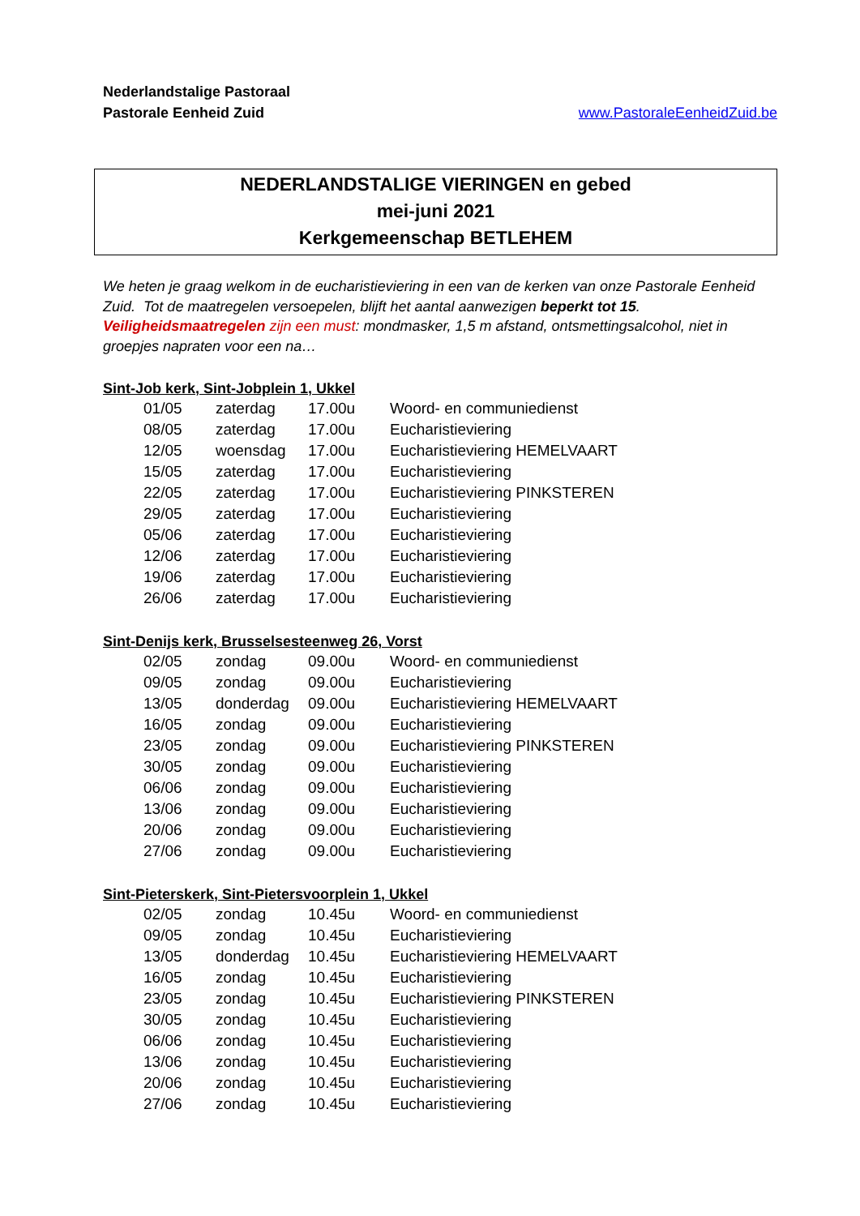Nederlandstalige Pastoraal
Pastorale Eenheid Zuid
www.PastoraleEenheidZuid.be
NEDERLANDSTALIGE VIERINGEN en gebed
mei-juni 2021
Kerkgemeenschap BETLEHEM
We heten je graag welkom in de eucharistieviering in een van de kerken van onze Pastorale Eenheid Zuid. Tot de maatregelen versoepelen, blijft het aantal aanwezigen beperkt tot 15. Veiligheidsmaatregelen zijn een must: mondmasker, 1,5 m afstand, ontsmettingsalcohol, niet in groepjes napraten voor een na…
Sint-Job kerk, Sint-Jobplein 1, Ukkel
| 01/05 | zaterdag | 17.00u | Woord- en communiedienst |
| 08/05 | zaterdag | 17.00u | Eucharistieviering |
| 12/05 | woensdag | 17.00u | Eucharistieviering HEMELVAART |
| 15/05 | zaterdag | 17.00u | Eucharistieviering |
| 22/05 | zaterdag | 17.00u | Eucharistieviering PINKSTEREN |
| 29/05 | zaterdag | 17.00u | Eucharistieviering |
| 05/06 | zaterdag | 17.00u | Eucharistieviering |
| 12/06 | zaterdag | 17.00u | Eucharistieviering |
| 19/06 | zaterdag | 17.00u | Eucharistieviering |
| 26/06 | zaterdag | 17.00u | Eucharistieviering |
Sint-Denijs kerk, Brusselsesteenweg 26, Vorst
| 02/05 | zondag | 09.00u | Woord- en communiedienst |
| 09/05 | zondag | 09.00u | Eucharistieviering |
| 13/05 | donderdag | 09.00u | Eucharistieviering HEMELVAART |
| 16/05 | zondag | 09.00u | Eucharistieviering |
| 23/05 | zondag | 09.00u | Eucharistieviering PINKSTEREN |
| 30/05 | zondag | 09.00u | Eucharistieviering |
| 06/06 | zondag | 09.00u | Eucharistieviering |
| 13/06 | zondag | 09.00u | Eucharistieviering |
| 20/06 | zondag | 09.00u | Eucharistieviering |
| 27/06 | zondag | 09.00u | Eucharistieviering |
Sint-Pieterskerk, Sint-Pietersvoorplein 1, Ukkel
| 02/05 | zondag | 10.45u | Woord- en communiedienst |
| 09/05 | zondag | 10.45u | Eucharistieviering |
| 13/05 | donderdag | 10.45u | Eucharistieviering HEMELVAART |
| 16/05 | zondag | 10.45u | Eucharistieviering |
| 23/05 | zondag | 10.45u | Eucharistieviering PINKSTEREN |
| 30/05 | zondag | 10.45u | Eucharistieviering |
| 06/06 | zondag | 10.45u | Eucharistieviering |
| 13/06 | zondag | 10.45u | Eucharistieviering |
| 20/06 | zondag | 10.45u | Eucharistieviering |
| 27/06 | zondag | 10.45u | Eucharistieviering |